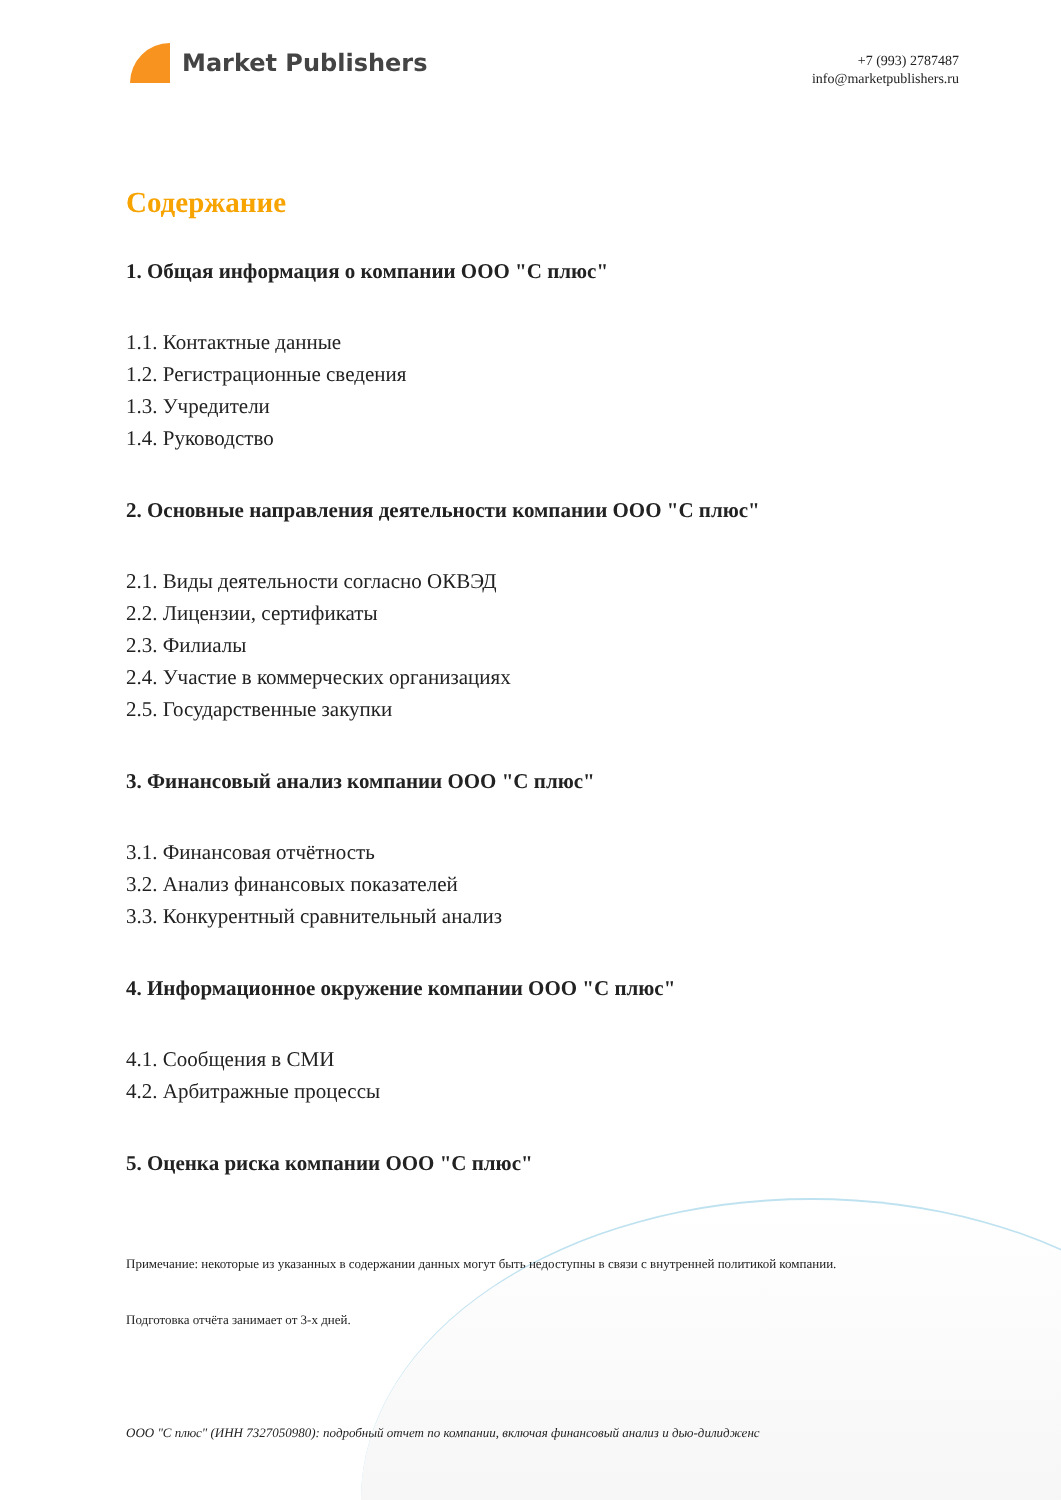Market Publishers
+7 (993) 2787487
info@marketpublishers.ru
Содержание
1. Общая информация о компании ООО "С плюс"
1.1. Контактные данные
1.2. Регистрационные сведения
1.3. Учредители
1.4. Руководство
2. Основные направления деятельности компании ООО "С плюс"
2.1. Виды деятельности согласно ОКВЭД
2.2. Лицензии, сертификаты
2.3. Филиалы
2.4. Участие в коммерческих организациях
2.5. Государственные закупки
3. Финансовый анализ компании ООО "С плюс"
3.1. Финансовая отчётность
3.2. Анализ финансовых показателей
3.3. Конкурентный сравнительный анализ
4. Информационное окружение компании ООО "С плюс"
4.1. Сообщения в СМИ
4.2. Арбитражные процессы
5. Оценка риска компании ООО "С плюс"
Примечание: некоторые из указанных в содержании данных могут быть недоступны в связи с внутренней политикой компании.
Подготовка отчёта занимает от 3-х дней.
ООО "С плюс" (ИНН 7327050980): подробный отчет по компании, включая финансовый анализ и дью-дилидженс